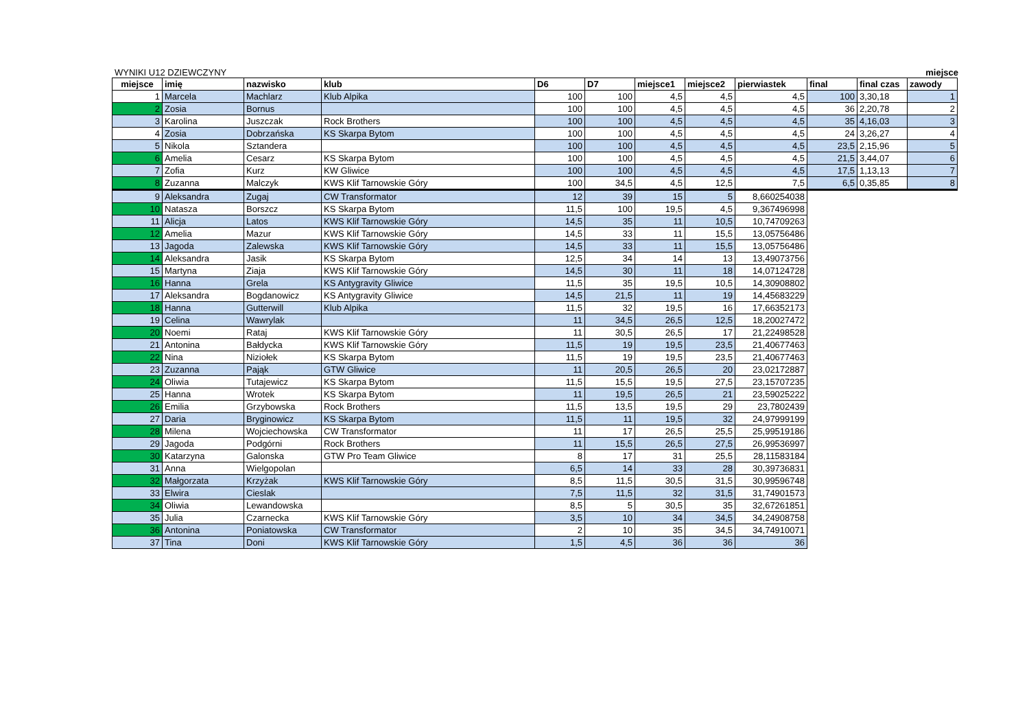WYNIKI U12 DZIEWCZYNY miejsce
| miejsce | imię | nazwisko | klub | D6 | D7 | miejsce1 | miejsce2 | pierwiastek | final | final czas | zawody |
| --- | --- | --- | --- | --- | --- | --- | --- | --- | --- | --- | --- |
| 1 | Marcela | Machlarz | Klub Alpika | 100 | 100 | 4,5 | 4,5 | 4,5 | 100 | 3,30,18 | 1 |
| 2 | Zosia | Bornus | | 100 | 100 | 4,5 | 4,5 | 4,5 | 36 | 2,20,78 | 2 |
| 3 | Karolina | Juszczak | Rock Brothers | 100 | 100 | 4,5 | 4,5 | 4,5 | 35 | 4,16,03 | 3 |
| 4 | Zosia | Dobrzańska | KS Skarpa Bytom | 100 | 100 | 4,5 | 4,5 | 4,5 | 24 | 3,26,27 | 4 |
| 5 | Nikola | Sztandera | | 100 | 100 | 4,5 | 4,5 | 4,5 | 23,5 | 2,15,96 | 5 |
| 6 | Amelia | Cesarz | KS Skarpa Bytom | 100 | 100 | 4,5 | 4,5 | 4,5 | 21,5 | 3,44,07 | 6 |
| 7 | Zofia | Kurz | KW Gliwice | 100 | 100 | 4,5 | 4,5 | 4,5 | 17,5 | 1,13,13 | 7 |
| 8 | Zuzanna | Malczyk | KWS Klif Tarnowskie Góry | 100 | 34,5 | 4,5 | 12,5 | 7,5 | 6,5 | 0,35,85 | 8 |
| 9 | Aleksandra | Zugaj | CW Transformator | 12 | 39 | 15 | 5 | 8,660254038 | | | |
| 10 | Natasza | Borszcz | KS Skarpa Bytom | 11,5 | 100 | 19,5 | 4,5 | 9,367496998 | | | |
| 11 | Alicja | Latos | KWS Klif Tarnowskie Góry | 14,5 | 35 | 11 | 10,5 | 10,74709263 | | | |
| 12 | Amelia | Mazur | KWS Klif Tarnowskie Góry | 14,5 | 33 | 11 | 15,5 | 13,05756486 | | | |
| 13 | Jagoda | Zalewska | KWS Klif Tarnowskie Góry | 14,5 | 33 | 11 | 15,5 | 13,05756486 | | | |
| 14 | Aleksandra | Jasik | KS Skarpa Bytom | 12,5 | 34 | 14 | 13 | 13,49073756 | | | |
| 15 | Martyna | Ziaja | KWS Klif Tarnowskie Góry | 14,5 | 30 | 11 | 18 | 14,07124728 | | | |
| 16 | Hanna | Grela | KS Antygravity Gliwice | 11,5 | 35 | 19,5 | 10,5 | 14,30908802 | | | |
| 17 | Aleksandra | Bogdanowicz | KS Antygravity Gliwice | 14,5 | 21,5 | 11 | 19 | 14,45683229 | | | |
| 18 | Hanna | Gutterwill | Klub Alpika | 11,5 | 32 | 19,5 | 16 | 17,66352173 | | | |
| 19 | Celina | Wawrylak | | 11 | 34,5 | 26,5 | 12,5 | 18,20027472 | | | |
| 20 | Noemi | Rataj | KWS Klif Tarnowskie Góry | 11 | 30,5 | 26,5 | 17 | 21,22498528 | | | |
| 21 | Antonina | Bałdycka | KWS Klif Tarnowskie Góry | 11,5 | 19 | 19,5 | 23,5 | 21,40677463 | | | |
| 22 | Nina | Niziołek | KS Skarpa Bytom | 11,5 | 19 | 19,5 | 23,5 | 21,40677463 | | | |
| 23 | Zuzanna | Pająk | GTW Gliwice | 11 | 20,5 | 26,5 | 20 | 23,02172887 | | | |
| 24 | Oliwia | Tutajewicz | KS Skarpa Bytom | 11,5 | 15,5 | 19,5 | 27,5 | 23,15707235 | | | |
| 25 | Hanna | Wrotek | KS Skarpa Bytom | 11 | 19,5 | 26,5 | 21 | 23,59025222 | | | |
| 26 | Emilia | Grzybowska | Rock Brothers | 11,5 | 13,5 | 19,5 | 29 | 23,7802439 | | | |
| 27 | Daria | Bryginowicz | KS Skarpa Bytom | 11,5 | 11 | 19,5 | 32 | 24,97999199 | | | |
| 28 | Milena | Wojciechowska | CW Transformator | 11 | 17 | 26,5 | 25,5 | 25,99519186 | | | |
| 29 | Jagoda | Podgórni | Rock Brothers | 11 | 15,5 | 26,5 | 27,5 | 26,99536997 | | | |
| 30 | Katarzyna | Galonska | GTW Pro Team Gliwice | 8 | 17 | 31 | 25,5 | 28,11583184 | | | |
| 31 | Anna | Wielgopolan | | 6,5 | 14 | 33 | 28 | 30,39736831 | | | |
| 32 | Małgorzata | Krzyżak | KWS Klif Tarnowskie Góry | 8,5 | 11,5 | 30,5 | 31,5 | 30,99596748 | | | |
| 33 | Elwira | Cieslak | | 7,5 | 11,5 | 32 | 31,5 | 31,74901573 | | | |
| 34 | Oliwia | Lewandowska | | 8,5 | 5 | 30,5 | 35 | 32,67261851 | | | |
| 35 | Julia | Czarnecka | KWS Klif Tarnowskie Góry | 3,5 | 10 | 34 | 34,5 | 34,24908758 | | | |
| 36 | Antonina | Poniatowska | CW Transformator | 2 | 10 | 35 | 34,5 | 34,74910071 | | | |
| 37 | Tina | Doni | KWS Klif Tarnowskie Góry | 1,5 | 4,5 | 36 | 36 | 36 | | | |